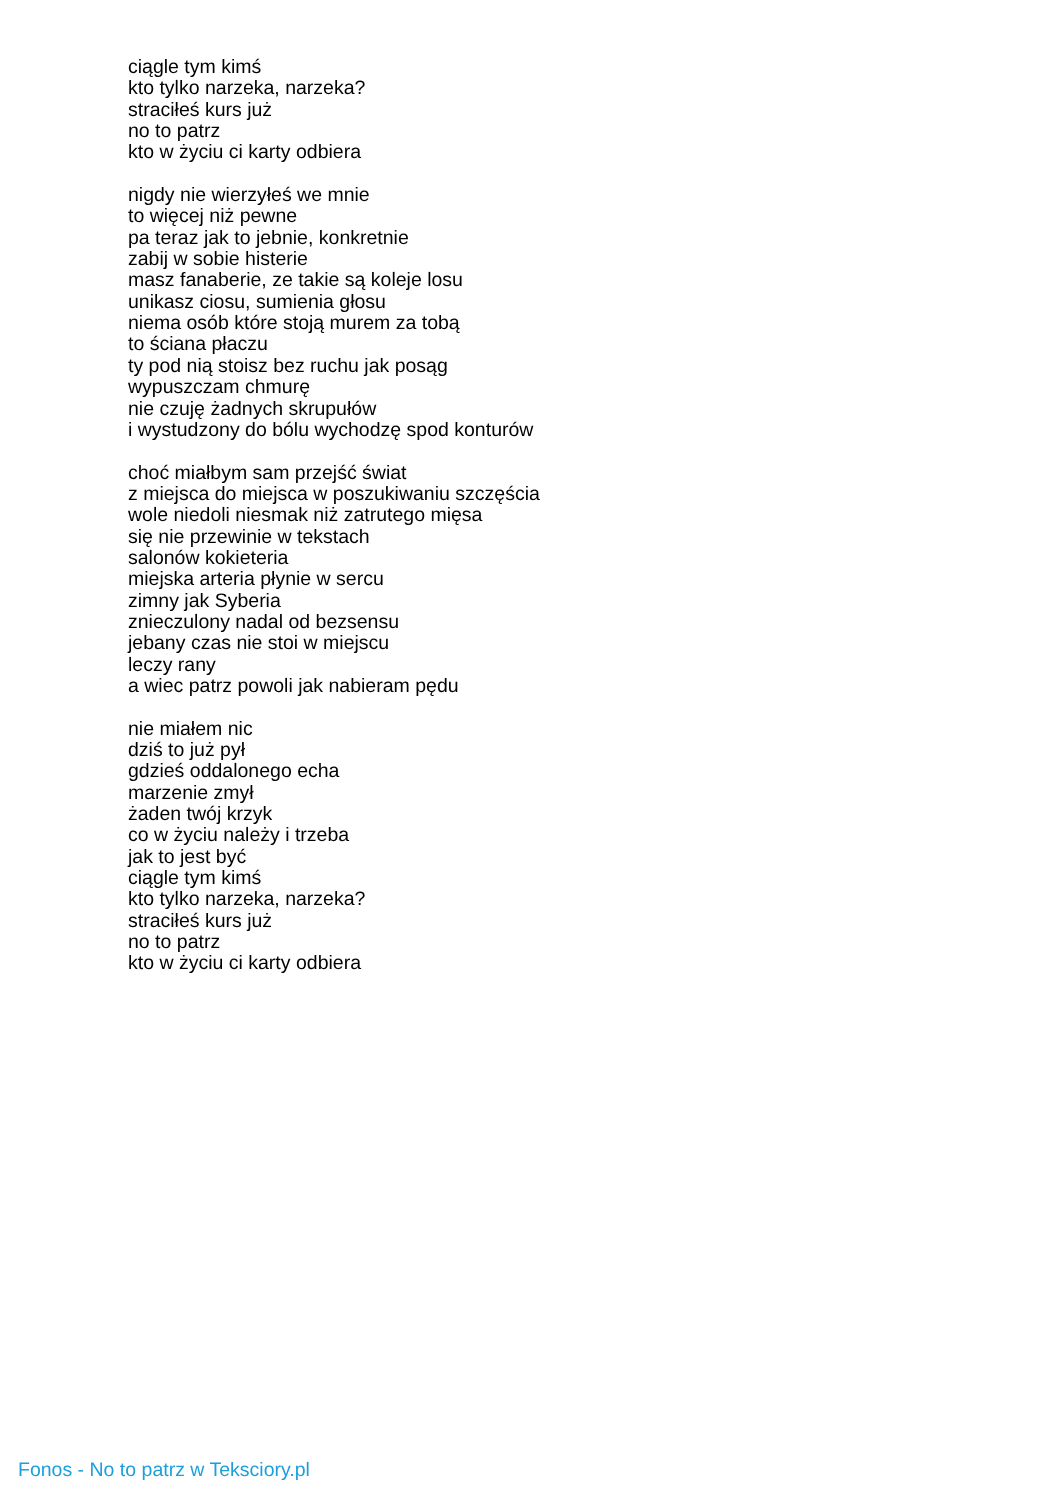ciągle tym kimś
kto tylko narzeka, narzeka?
straciłeś kurs już
no to patrz
kto w życiu ci karty odbiera
nigdy nie wierzyłeś we mnie
to więcej niż pewne
pa teraz jak to jebnie, konkretnie
zabij w sobie histerie
masz fanaberie, ze takie są koleje losu
unikasz ciosu, sumienia głosu
niema osób które stoją murem za tobą
to ściana płaczu
ty pod nią stoisz bez ruchu jak posąg
wypuszczam chmurę
nie czuję żadnych skrupułów
i wystudzony do bólu wychodzę spod konturów
choć miałbym sam przejść świat
z miejsca do miejsca w poszukiwaniu szczęścia
wole niedoli niesmak niż zatrutego mięsa
się nie przewinie w tekstach
salonów kokieteria
miejska arteria płynie w sercu
zimny jak Syberia
znieczulony nadal od bezsensu
jebany czas nie stoi w miejscu
leczy rany
a wiec patrz powoli jak nabieram pędu
nie miałem nic
dziś to już pył
gdzieś oddalonego echa
marzenie zmył
żaden twój krzyk
co w życiu należy i trzeba
jak to jest być
ciągle tym kimś
kto tylko narzeka, narzeka?
straciłeś kurs już
no to patrz
kto w życiu ci karty odbiera
Fonos - No to patrz w Teksciory.pl